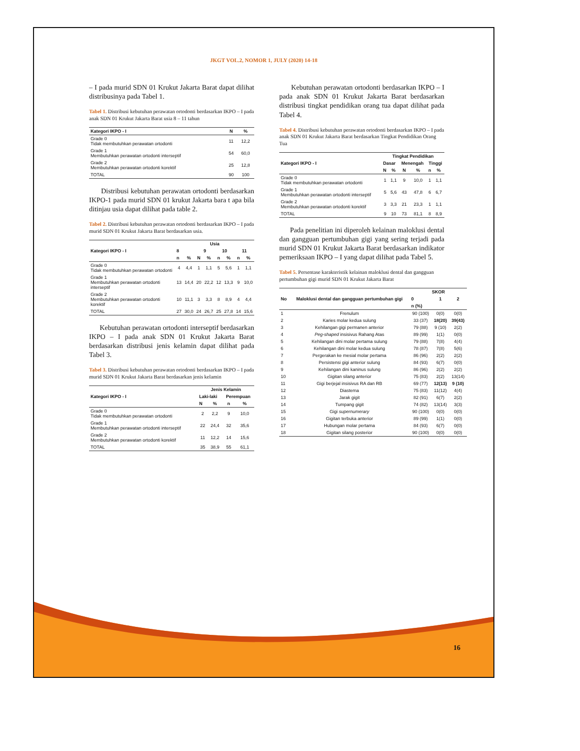JKGT VOL.2, NOMOR 1, JULY (2020) 14-18
– I pada murid SDN 01 Krukut Jakarta Barat dapat dilihat distribusinya pada Tabel 1.
Tabel 1. Distribusi kebutuhan perawatan ortodonti berdasarkan IKPO – I pada anak SDN 01 Krukut Jakarta Barat usia 8 – 11 tahun
| Kategori IKPO - I | N | % |
| --- | --- | --- |
| Grade 0 Tidak membutuhkan perawatan ortodonti | 11 | 12,2 |
| Grade 1 Membutuhkan perawatan ortodonti interseptif | 54 | 60,0 |
| Grade 2 Membutuhkan perawatan ortodonti korektif | 25 | 12,8 |
| TOTAL | 90 | 100 |
Distribusi kebutuhan perawatan ortodonti berdasarkan IKPO-1 pada murid SDN 01 krukut Jakarta bara t apa bila ditinjau usia dapat dilihat pada table 2.
Tabel 2. Distribusi kebutuhan perawatan ortodonti berdasarkan IKPO – I pada murid SDN 01 Krukut Jakarta Barat berdasarkan usia.
| Kategori IKPO - I | Usia | | | | | | | |
| --- | --- | --- | --- | --- | --- | --- | --- | --- |
| | 8 | | 9 | | 10 | | 11 | |
| | n | % | N | % | n | % | n | % |
| Grade 0 Tidak membutuhkan perawatan ortodonti | 4 | 4,4 | 1 | 1,1 | 5 | 5,6 | 1 | 1,1 |
| Grade 1 Membutuhkan perawatan ortodonti interseptif | 13 | 14,4 | 20 | 22,2 | 12 | 13,3 | 9 | 10,0 |
| Grade 2 Membutuhkan perawatan ortodonti korektif | 10 | 11,1 | 3 | 3,3 | 8 | 8,9 | 4 | 4,4 |
| TOTAL | 27 | 30,0 | 24 | 26,7 | 25 | 27,8 | 14 | 15,6 |
Kebutuhan perawatan ortodonti interseptif berdasarkan IKPO – I pada anak SDN 01 Krukut Jakarta Barat berdasarkan distribusi jenis kelamin dapat dilihat pada Tabel 3.
Tabel 3. Distribusi kebutuhan perawatan ortodonti berdasarkan IKPO – I pada murid SDN 01 Krukut Jakarta Barat berdasarkan jenis kelamin
| Kategori IKPO - I | Jenis Kelamin | | | |
| --- | --- | --- | --- | --- |
| | Laki-laki | | Perempuan | |
| | N | % | n | % |
| Grade 0 Tidak membutuhkan perawatan ortodonti | 2 | 2,2 | 9 | 10,0 |
| Grade 1 Membutuhkan perawatan ortodonti interseptif | 22 | 24,4 | 32 | 35,6 |
| Grade 2 Membutuhkan perawatan ortodonti korektif | 11 | 12,2 | 14 | 15,6 |
| TOTAL | 35 | 38,9 | 55 | 61,1 |
Kebutuhan perawatan ortodonti berdasarkan IKPO – I pada anak SDN 01 Krukut Jakarta Barat berdasarkan distribusi tingkat pendidikan orang tua dapat dilihat pada Tabel 4.
Tabel 4. Distribusi kebutuhan perawatan ortodonti berdasarkan IKPO – I pada anak SDN 01 Krukut Jakarta Barat berdasarkan Tingkat Pendidikan Orang Tua
| Kategori IKPO - I | Tingkat Pendidikan | | | | | |
| --- | --- | --- | --- | --- | --- | --- |
| | Dasar | | Menengah | | Tinggi | |
| | N | % | N | % | n | % |
| Grade 0 Tidak membutuhkan perawatan ortodonti | 1 | 1,1 | 9 | 10,0 | 1 | 1,1 |
| Grade 1 Membutuhkan perawatan ortodonti interseptif | 5 | 5,6 | 43 | 47,8 | 6 | 6,7 |
| Grade 2 Membutuhkan perawatan ortodonti korektif | 3 | 3,3 | 21 | 23,3 | 1 | 1,1 |
| TOTAL | 9 | 10 | 73 | 81,1 | 8 | 8,9 |
Pada penelitian ini diperoleh kelainan maloklusi dental dan gangguan pertumbuhan gigi yang sering terjadi pada murid SDN 01 Krukut Jakarta Barat berdasarkan indikator pemeriksaan IKPO – I yang dapat dilihat pada Tabel 5.
Tabel 5. Persentase karakteristik kelainan maloklusi dental dan gangguan pertumbuhan gigi murid SDN 01 Krukut Jakarta Barat
| No | Maloklusi dental dan gangguan pertumbuhan gigi | SKOR | | |
| --- | --- | --- | --- | --- |
| | | 0 | 1 | 2 |
| | | n (%) | | |
| 1 | Frenulum | 90 (100) | 0(0) | 0(0) |
| 2 | Karies molar kedua sulung | 33 (37) | 18(20) | 39(43) |
| 3 | Kehilangan gigi permanen anterior | 79 (88) | 9 (10) | 2(2) |
| 4 | Peg-shaped insisivus Rahang Atas | 89 (99) | 1(1) | 0(0) |
| 5 | Kehilangan dini molar pertama sulung | 79 (88) | 7(8) | 4(4) |
| 6 | Kehilangan dini molar kedua sulung | 78 (87) | 7(8) | 5(6) |
| 7 | Pergerakan ke mesial molar pertama | 86 (96) | 2(2) | 2(2) |
| 8 | Persistensi gigi anterior sulung | 84 (93) | 6(7) | 0(0) |
| 9 | Kehilangan dini kaninus sulung | 86 (96) | 2(2) | 2(2) |
| 10 | Gigitan silang anterior | 75 (83) | 2(2) | 13(14) |
| 11 | Gigi berjejal insisivus RA dan RB | 69 (77) | 12(13) | 9 (10) |
| 12 | Diastema | 75 (83) | 11(12) | 4(4) |
| 13 | Jarak gigit | 82 (91) | 6(7) | 2(2) |
| 14 | Tumpang gigit | 74 (82) | 13(14) | 3(3) |
| 15 | Gigi supernumerary | 90 (100) | 0(0) | 0(0) |
| 16 | Gigitan terbuka anterior | 89 (99) | 1(1) | 0(0) |
| 17 | Hubungan molar pertama | 84 (93) | 6(7) | 0(0) |
| 18 | Gigitan silang posterior | 90 (100) | 0(0) | 0(0) |
16